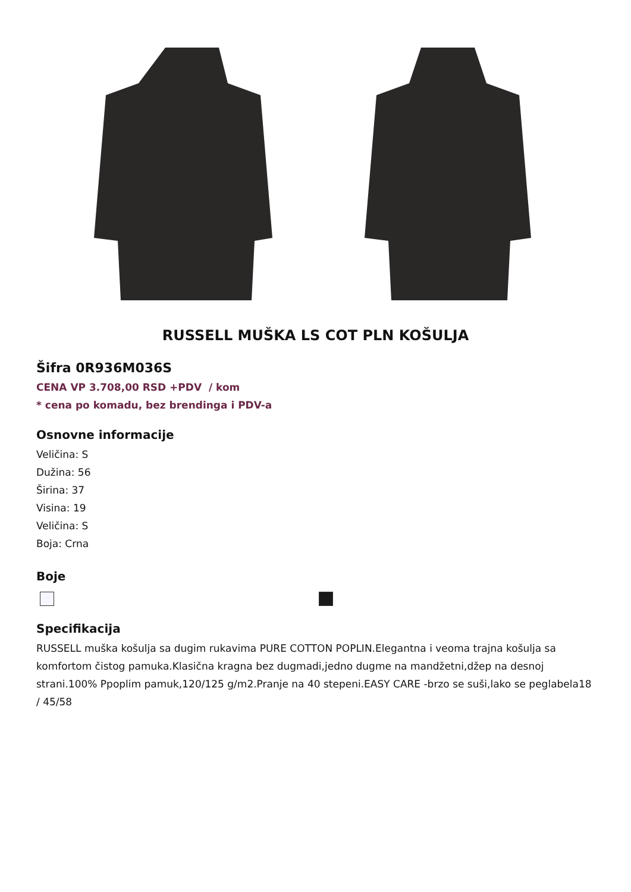RUSSELL MUŠKA LS COT PLN KOŠULJA
Šifra 0R936M036S
CENA VP 3.708,00 RSD +PDV / kom
* cena po komadu, bez brendinga i PDV-a
Osnovne informacije
Veličina: S
Dužina: 56
Širina: 37
Visina: 19
Veličina: S
Boja: Crna
Boje
Specifikacija
RUSSELL muška košulja sa dugim rukavima PURE COTTON POPLIN.Elegantna i veoma trajna košulja sa komfortom čistog pamuka.Klasična kragna bez dugmadi,jedno dugme na mandžetni,džep na desnoj strani.100% Ppoplim pamuk,120/125 g/m2.Pranje na 40 stepeni.EASY CARE -brzo se suši,lako se peglabela18 / 45/58